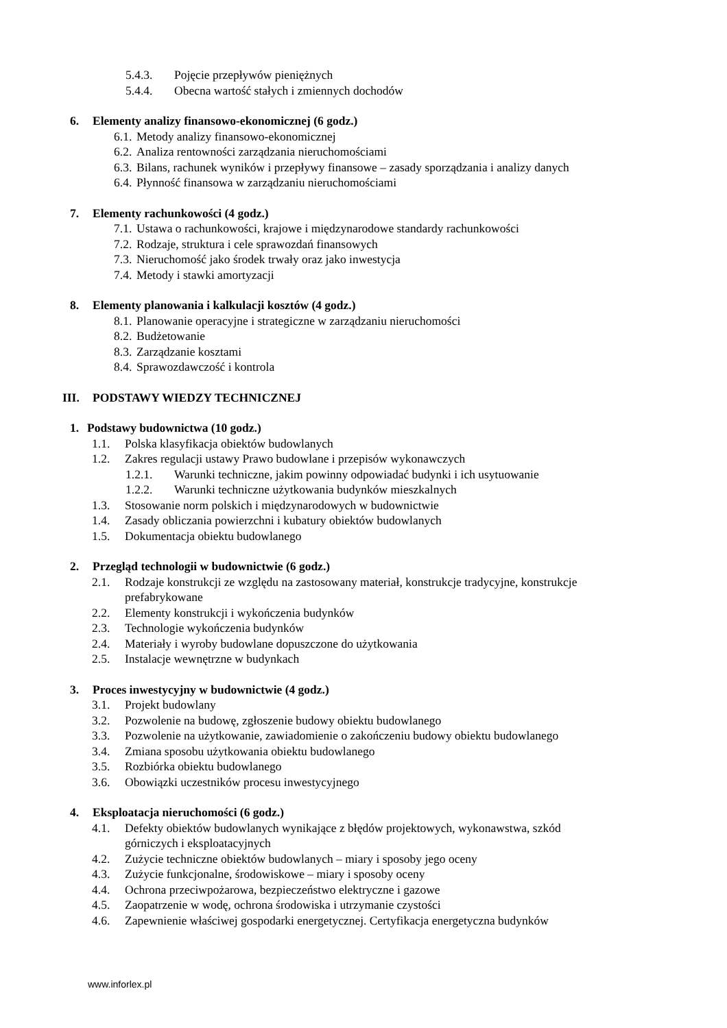5.4.3. Pojęcie przepływów pieniężnych
5.4.4. Obecna wartość stałych i zmiennych dochodów
6. Elementy analizy finansowo-ekonomicznej (6 godz.)
6.1. Metody analizy finansowo-ekonomicznej
6.2. Analiza rentowności zarządzania nieruchomościami
6.3. Bilans, rachunek wyników i przepływy finansowe – zasady sporządzania i analizy danych
6.4. Płynność finansowa w zarządzaniu nieruchomościami
7. Elementy rachunkowości (4 godz.)
7.1. Ustawa o rachunkowości, krajowe i międzynarodowe standardy rachunkowości
7.2. Rodzaje, struktura i cele sprawozdań finansowych
7.3. Nieruchomość jako środek trwały oraz jako inwestycja
7.4. Metody i stawki amortyzacji
8. Elementy planowania i kalkulacji kosztów (4 godz.)
8.1. Planowanie operacyjne i strategiczne w zarządzaniu nieruchomości
8.2. Budżetowanie
8.3. Zarządzanie kosztami
8.4. Sprawozdawczość i kontrola
III. PODSTAWY WIEDZY TECHNICZNEJ
1. Podstawy budownictwa (10 godz.)
1.1. Polska klasyfikacja obiektów budowlanych
1.2. Zakres regulacji ustawy Prawo budowlane i przepisów wykonawczych
1.2.1. Warunki techniczne, jakim powinny odpowiadać budynki i ich usytuowanie
1.2.2. Warunki techniczne użytkowania budynków mieszkalnych
1.3. Stosowanie norm polskich i międzynarodowych w budownictwie
1.4. Zasady obliczania powierzchni i kubatury obiektów budowlanych
1.5. Dokumentacja obiektu budowlanego
2. Przegląd technologii w budownictwie (6 godz.)
2.1. Rodzaje konstrukcji ze względu na zastosowany materiał, konstrukcje tradycyjne, konstrukcje
prefabrykowane
2.2. Elementy konstrukcji i wykończenia budynków
2.3. Technologie wykończenia budynków
2.4. Materiały i wyroby budowlane dopuszczone do użytkowania
2.5. Instalacje wewnętrzne w budynkach
3. Proces inwestycyjny w budownictwie (4 godz.)
3.1. Projekt budowlany
3.2. Pozwolenie na budowę, zgłoszenie budowy obiektu budowlanego
3.3. Pozwolenie na użytkowanie, zawiadomienie o zakończeniu budowy obiektu budowlanego
3.4. Zmiana sposobu użytkowania obiektu budowlanego
3.5. Rozbiórka obiektu budowlanego
3.6. Obowiązki uczestników procesu inwestycyjnego
4. Eksploatacja nieruchomości (6 godz.)
4.1. Defekty obiektów budowlanych wynikające z błędów projektowych, wykonawstwa, szkód
górniczych i eksploatacyjnych
4.2. Zużycie techniczne obiektów budowlanych – miary i sposoby jego oceny
4.3. Zużycie funkcjonalne, środowiskowe – miary i sposoby oceny
4.4. Ochrona przeciwpożarowa, bezpieczeństwo elektryczne i gazowe
4.5. Zaopatrzenie w wodę, ochrona środowiska i utrzymanie czystości
4.6. Zapewnienie właściwej gospodarki energetycznej. Certyfikacja energetyczna budynków
www.inforlex.pl